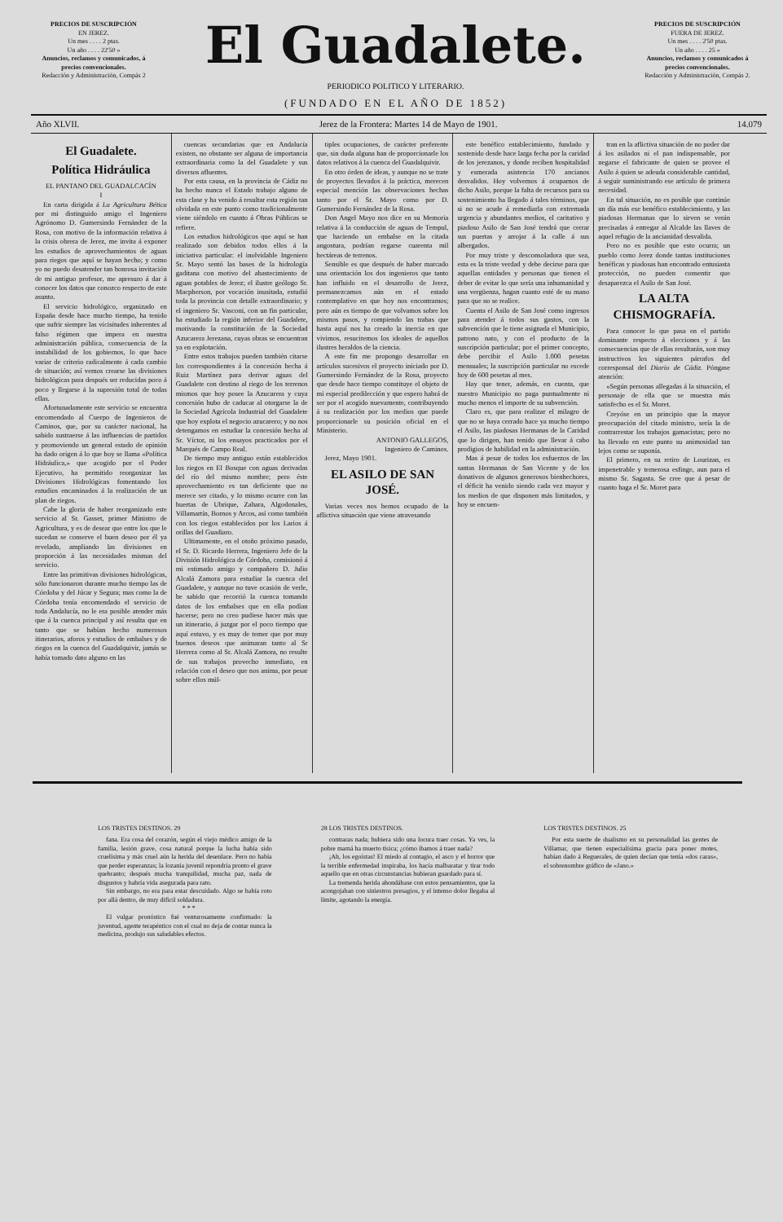PRECIOS DE SUSCRIPCIÓN
EN JEREZ.
Un mes . . . . 2 ptas.
Un año . . . . 22'50 »
Anuncios, reclamos y comunicados, á precios convencionales.
Redacción y Administración, Compás 2
El Guadalete.
PERIODICO POLITICO Y LITERARIO.
(FUNDADO EN EL AÑO DE 1852)
PRECIOS DE SUSCRIPCIÓN
FUERA DE JEREZ.
Un mes . . . . 2'50 ptas.
Un año . . . . 25 »
Anuncios, reclamos y comunicados á precios convencionales.
Redacción y Administración, Compás 2.
Año XLVII. Jerez de la Frontera: Martes 14 de Mayo de 1901. 14.079
El Guadalete.
Política Hidráulica
EL PANTANO DEL GUADALCACÍN
I
En carta dirigida á La Agricultura Bética por mi distinguido amigo el Ingeniero Agrónomo D. Gumersindo Fernández de la Rosa, con motivo de la información relativa á la crisis obrera de Jerez, me invita á exponer los estudios de aprovechamientos de aguas para riegos que aquí se hayan hecho; y como yo no puedo desatender tan honrosa invitación de mi antiguo profesor, me apresuro á dar á conocer los datos que conozco respecto de este asunto.
El servicio hidrológico, organizado en España desde hace mucho tiempo, ha tenido que sufrir siempre las vicisitudes inherentes al falso régimen que impera en nuestra administración pública, consecuencia de la instabilidad de los gobiernos, lo que hace variar de criterio radicalmente á cada cambio de situación; así vemos crearse las divisiones hidrológicas para después ser reducidas poco á poco y llegarse á la supresión total de todas ellas.
Afortunadamente este servicio se encuentra encomendado al Cuerpo de Ingenieros de Caminos, que, por su carácter nacional, ha sabido sustraerse á las influencias de partidos y promoviendo un general estado de opinión ha dado origen á lo que hoy se llama «Política Hidráulica,» que acogido por el Poder Ejecutivo, ha permitido reorganizar las Divisiones Hidrológicas fomentando los estudios encaminados á la realización de un plan de riegos.
Cabe la gloria de haber reorganizado este servicio al Sr. Gasset, primer Ministro de Agricultura, y es de desear que entre los que le sucedan se conserve el buen deseo por él ya revelado, ampliando las divisiones en proporción á las necesidades mismas del servicio.
Entre las primitivas divisiones hidrológicas, sólo funcionaron durante mucho tiempo las de Córdoba y del Júcar y Segura; mas como la de Córdoba tenía encomendado el servicio de toda Andalucía, no le era posible atender más que á la cuenca principal y así resulta que en tanto que se habían hecho numerosos itinerarios, aforos y estudios de embalses y de riegos en la cuenca del Guadalquivir, jamás se había tomado dato alguno en las
cuencas secundarias que en Andalucía existen, no obstante ser alguna de importancia extraordinaria como la del Guadalete y sus diversos afluentes.
Por esta causa, en la provincia de Cádiz no ha hecho nunca el Estado trabajo alguno de esta clase y ha venido á resultar esta región tan olvidada en este punto como tradicionalmente viene siéndolo en cuanto á Obras Públicas se refiere.
Los estudios hidrológicos que aquí se han realizado son debidos todos ellos á la iniciativa particular: el inolvidable Ingeniero Sr. Mayo sentó las bases de la hidrología gaditana con motivo del abastecimiento de aguas potables de Jerez; el ilustre geólogo Sr. Macpherson, por vocación inusitada, estudió toda la provincia con detalle extraordinario; y el ingeniero Sr. Vasconi, con un fin particular, ha estudiado la región inferior del Guadalete, motivando la constitución de la Sociedad Azucarera Jerezana, cuyas obras se encuentran ya en explotación.
Entre estos trabajos pueden también citarse los correspondientes á la concesión hecha á Ruiz Martínez para derivar aguas del Guadalete con destino al riego de los terrenos mismos que hoy posee la Azucarera y cuya concesión hubo de caducar al otorgarse la de la Sociedad Agrícola Industrial del Guadalete que hoy explota el negocio azucarero; y no nos detengamos en estudiar la concesión hecha al Sr. Víctor, ni los ensayos practicados por el Marqués de Campo Real.
De tiempo muy antiguo están establecidos los riegos en El Bosque con aguas derivadas del río del mismo nombre; pero éste aprovechamiento es tan deficiente que no merece ser citado, y lo mismo ocurre con las huertas de Ubrique, Zahara, Algodonales, Villamartín, Bornos y Arcos, así como también con los riegos establecidos por los Larios á orillas del Guadiaro.
Ultimamente, en el otoño próximo pasado, el Sr. D. Ricardo Herrera, Ingeniero Jefe de la División Hidrológica de Córdoba, comisionó á mi estimado amigo y compañero D. Julio Alcalá Zamora para estudiar la cuenca del Guadalete, y aunque no tuve ocasión de verle, he sabido que recorrió la cuenca tomando datos de los embalses que en ella podían hacerse; pero no creo pudiese hacer más que un itinerario, á juzgar por el poco tiempo que aquí estuvo, y es muy de temer que por muy buenos deseos que animaran tanto al Sr Herrera como al Sr. Alcalá Zamora, no resulte de sus trabajos provecho inmediato, en relación con el deseo que nos anima, por pesar sobre ellos múl-
tiples ocupaciones, de carácter preferente que, sin duda alguna han de proporcionarle los datos relativos á la cuenca del Guadalquivir.
En otro órden de ideas, y aunque no se trate de proyectos llevados á la práctica, merecen especial mención las observaciones hechas tanto por el Sr. Mayo como por D. Gumersindo Fernández de la Rosa.
Don Angel Mayo nos dice en su Memoria relativa á la conducción de aguas de Tempul, que haciendo un embalse en la citada angostura, podrían regarse cuarenta mil hectáreas de terrenos.
Sensible es que después de haber marcado una orientación los dos ingenieros que tanto han influido en el desarrollo de Jerez, permanezcamos aún en el estado contemplativo en que hoy nos encontramos; pero aún es tiempo de que volvamos sobre los mismos pasos, y rompiendo las trabas que hasta aquí nos ha creado la inercia en que vivimos, resucitemos los ideales de aquellos ilustres heraldos de la ciencia.
A este fin me propongo desarrollar en artículos sucesivos el proyecto iniciado por D. Gumersindo Fernández de la Rosa, proyecto que desde hace tiempo constituye el objeto de mi especial predilección y que espero habrá de ser por el acogido nuevamente, contribuyendo á su realización por los medios que puede proporcionarle su posición oficial en el Ministerio.
ANTONIO GALLEGOS,
Ingeniero de Caminos.
Jerez, Mayo 1901.
EL ASILO DE SAN JOSÉ.
Varias veces nos hemos ocupado de la aflictiva situación que viene atravesando
este benéfico establecimiento, fundado y sostenido desde hace larga fecha por la caridad de los jerezanos, y donde reciben hospitalidad y esmerada asistencia 170 ancianos desvalidos. Hoy volvemos á ocuparnos de dicho Asilo, porque la falta de recursos para su sostenimiento ha llegado á tales términos, que si no se acude á remediarla con extremada urgencia y abundantes medios, el caritativo y piadoso Asilo de San José tendrá que cerrar sus puertas y arrojar á la calle á sus albergados.
Por muy triste y desconsoladora que sea, esta es la triste verdad y debe decirse para que aquellas entidades y personas que tienen el deber de evitar lo que sería una inhumanidad y una vergüenza, hagan cuanto esté de su mano para que no se realice.
Cuenta el Asilo de San José como ingresos para atender á todos sus gastos, con la subvención que le tiene asignada el Municipio, patrono nato, y con el producto de la suscripción particular; por el primer concepto, debe percibir el Asilo 1.000 pesetas mensuales; la suscripción particular no escede hoy de 600 pesetas al mes.
Hay que tener, además, en cuenta, que nuestro Municipio no paga puntualmente ni mucho menos el importe de su subvención.
Claro es, que para realizar el milagro de que no se haya cerrado hace ya mucho tiempo el Asilo, las piadosas Hermanas de la Caridad que lo dirigen, han tenido que llevar á cabo prodigios de habilidad en la administración.
Mas á pesar de todos los esfuerzos de las santas Hermanas de San Vicente y de los donativos de algunos generosos bienhechores, el déficit ha venido siendo cada vez mayor y los medios de que disponen más limitados, y hoy se encuen-
tran en la aflictiva situación de no poder dar á los asilados ni el pan indispensable, por negarse el fabricante de quien se provee el Asilo á quien se adeuda considerable cantidad, á seguir suministrando ese artículo de primera necesidad.
En tal situación, no es posible que continúe un día más ese benéfico establecimiento, y las piadosas Hermanas que lo sirven se verán precisadas á entregar al Alcalde las llaves de aquel refugio de la ancianidad desvalida.
Pero no es posible que esto ocurra; un pueblo como Jerez donde tantas instituciones benéficas y piadosas han encontrado entusiasta protección, no pueden consentir que desaparezca el Asilo de San José.
LA ALTA CHISMOGRAFÍA.
Para conocer lo que pasa en el partido dominante respecto á elecciones y á las consecuencias que de ellas resultarán, son muy instructivos los siguientes párrafos del corresponsal del Diario de Cádiz. Póngase atención:
«Según personas allegadas á la situación, el personaje de ella que se muestra más satisfecho es el Sr. Moret.
Creyóse en un principio que la mayor preocupación del citado ministro, sería la de contrarrestar los trabajos gamacistas; pero no ha llevado en este punto su animosidad tan lejos como se suponía.
El primero, en su retiro de Lourizan, es impenetrable y temerosa esfinge, aun para el mismo Sr. Sagasta. Se cree que á pesar de cuanto haga el Sr. Moret para
LOS TRISTES DESTINOS. 29
fana. Era cosa del corazón, según el viejo médico amigo de la familia, lesión grave, cosa natural porque la lucha había sido cruelísima y más cruel aún la herida del desenlace. Pero no había que perder esperanzas; la lozanía juvenil repondría pronto el grave quebranto; después mucha tranquilidad, mucha paz, nada de disgustos y habría vida asegurada para rato.
Sin embargo, no era para estar descuidado. Algo se había roto por allá dentro, de muy difícil soldadura.
* * *
El vulgar pronóstico fué venturosamente confirmado: la juventud, agente terapéntico con el cual no deja de contar nunca la medicina, produjo sus saludables efectos.
28 LOS TRISTES DESTINOS.
contraras nada; hubiera sido una locura traer cosas. Ya ves, la pobre mamá ha muerto tísica; ¿cómo íbamos á traer nada?
¡Ah, los egoístas! El miedo al contagio, el asco y el horror que la terrible enfermedad inspiraba, los hacía malbaratar y tirar todo aquello que en otras circunstancias hubieran guardado para sí.
La tremenda herida ahondábase con estos pensamientos, que la acongojaban con siniestros presagios, y el intenso dolor llegaba al límite, agotando la energía.
LOS TRISTES DESTINOS. 25
Por esta suerte de dualismo en su personalidad las gentes de Villamar, que tienen especialísima gracia para poner motes, habían dado á Reguerales, de quien decían que tenía «dos caras», el sobrenombre gráfico de «Jano.»